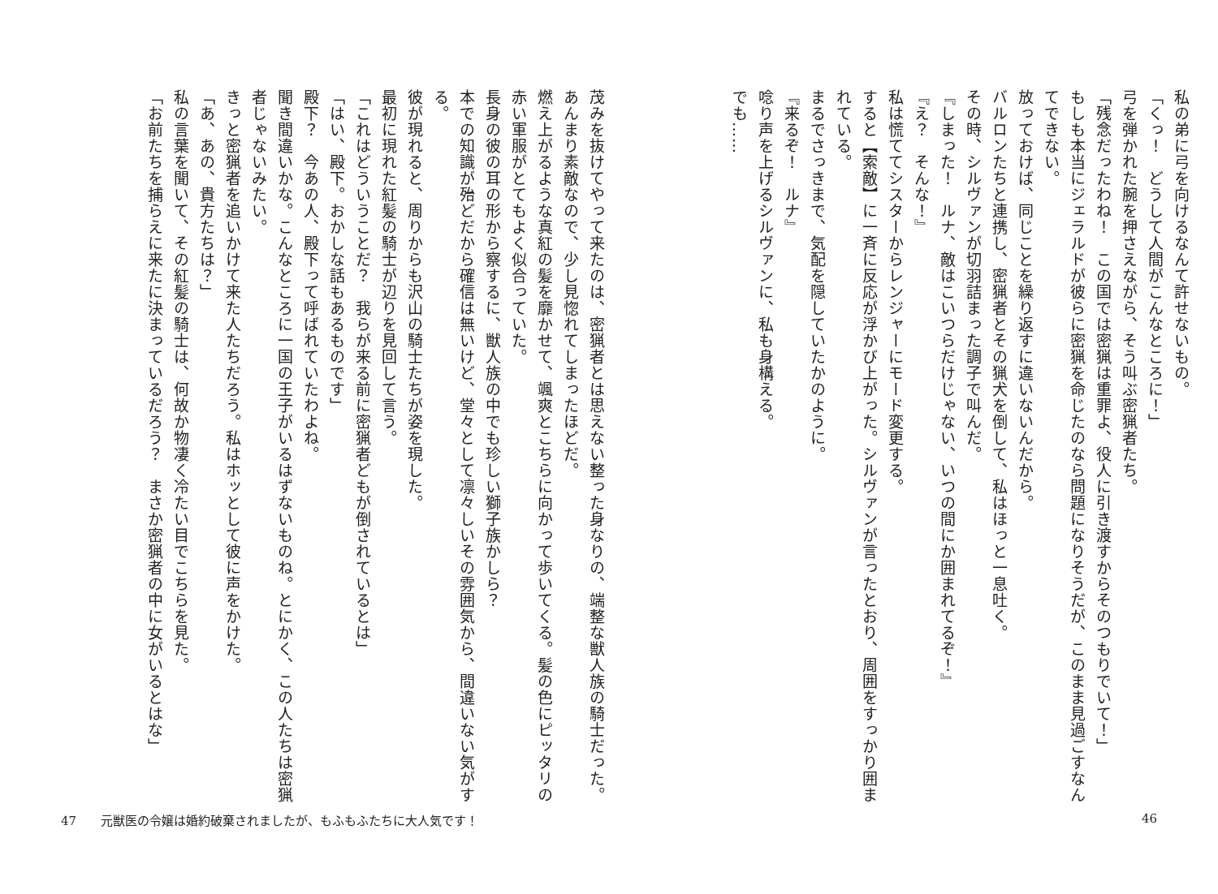私の弟に弓を向けるなんて許せないもの。
「くっ！　どうして人間がこんなところに！」
弓を弾かれた腕を押さえながら、そう叫ぶ密猟者たち。
「残念だったわね！　この国では密猟は重罪よ、役人に引き渡すからそのつもりでいて！」
もしも本当にジェラルドが彼らに密猟を命じたのなら問題になりそうだが、このまま見過ごすなんてできない。
放っておけば、同じことを繰り返すに違いないんだから。
バルロンたちと連携し、密猟者とその猟犬を倒して、私はほっと一息吐く。
その時、シルヴァンが切羽詰まった調子で叫んだ。
『しまった！　ルナ、敵はこいつらだけじゃない、いつの間にか囲まれてるぞ！』
『え？　そんな！』
私は慌ててシスターからレンジャーにモード変更する。
すると【索敵】に一斉に反応が浮かび上がった。シルヴァンが言ったとおり、周囲をすっかり囲まれている。
まるでさっきまで、気配を隠していたかのように。
『来るぞ！　ルナ』
唸り声を上げるシルヴァンに、私も身構える。
でも……
茂みを抜けてやって来たのは、密猟者とは思えない整った身なりの、端整な獣人族の騎士だった。
あんまり素敵なので、少し見惚れてしまったほどだ。
燃え上がるような真紅の髪を靡かせて、颯爽とこちらに向かって歩いてくる。髪の色にピッタリの赤い軍服がとてもよく似合っていた。
長身の彼の耳の形から察するに、獣人族の中でも珍しい獅子族かしら？
本での知識が殆どだから確信は無いけど、堂々として凛々しいその雰囲気から、間違いない気がする。
彼が現れると、周りからも沢山の騎士たちが姿を現した。
最初に現れた紅髪の騎士が辺りを見回して言う。
「これはどういうことだ？　我らが来る前に密猟者どもが倒されているとは」
「はい、殿下。おかしな話もあるものです」
殿下？　今あの人、殿下って呼ばれていたわよね。
聞き間違いかな。こんなところに一国の王子がいるはずないものね。とにかく、この人たちは密猟者じゃないみたい。
きっと密猟者を追いかけて来た人たちだろう。私はホッとして彼に声をかけた。
「あ、あの、貴方たちは？」
私の言葉を聞いて、その紅髪の騎士は、何故か物凄く冷たい目でこちらを見た。
「お前たちを捕らえに来たに決まっているだろう？　まさか密猟者の中に女がいるとはな」
47　　元獣医の令嬢は婚約破棄されましたが、もふもふたちに大人気です！ 46